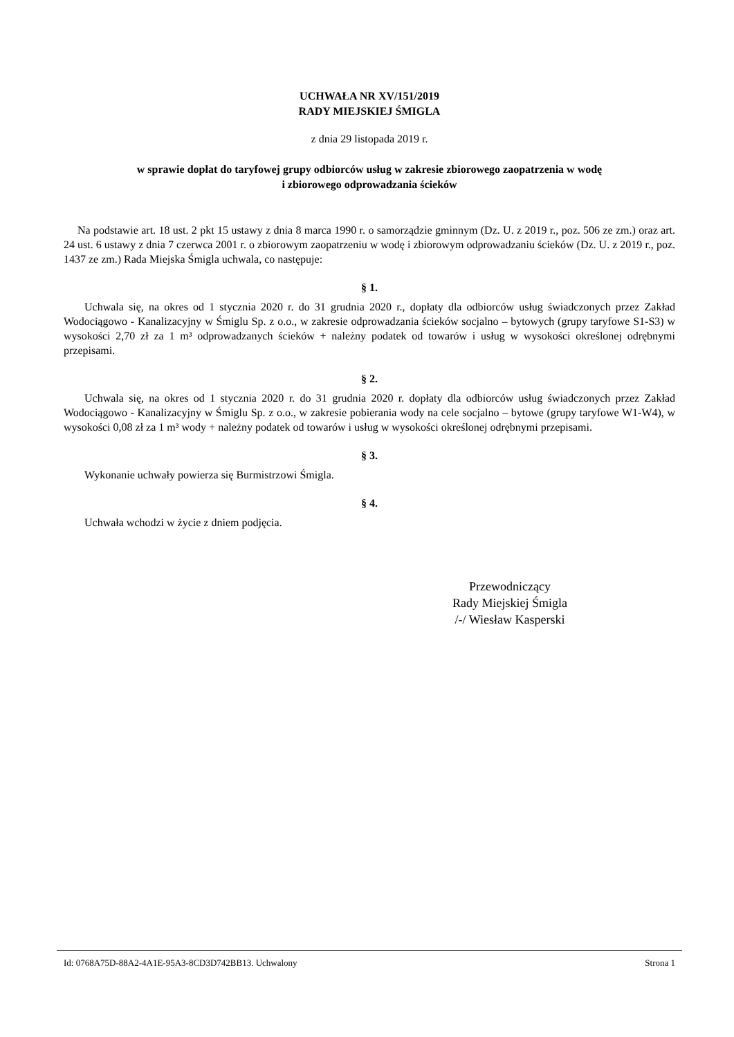UCHWAŁA NR XV/151/2019
RADY MIEJSKIEJ ŚMIGLA
z dnia 29 listopada 2019 r.
w sprawie dopłat do taryfowej grupy odbiorców usług w zakresie zbiorowego zaopatrzenia w wodę
i zbiorowego odprowadzania ścieków
Na podstawie art. 18 ust. 2 pkt 15 ustawy z dnia 8 marca 1990 r. o samorządzie gminnym (Dz. U. z 2019 r., poz. 506 ze zm.) oraz art. 24 ust. 6 ustawy z dnia 7 czerwca 2001 r. o zbiorowym zaopatrzeniu w wodę i zbiorowym odprowadzaniu ścieków (Dz. U. z 2019 r., poz. 1437 ze zm.) Rada Miejska Śmigla uchwala, co następuje:
§ 1.
Uchwala się, na okres od 1 stycznia 2020 r. do 31 grudnia 2020 r., dopłaty dla odbiorców usług świadczonych przez Zakład Wodociągowo - Kanalizacyjny w Śmiglu Sp. z o.o., w zakresie odprowadzania ścieków socjalno – bytowych (grupy taryfowe S1-S3) w wysokości 2,70 zł za 1 m³ odprowadzanych ścieków + należny podatek od towarów i usług w wysokości określonej odrębnymi przepisami.
§ 2.
Uchwala się, na okres od 1 stycznia 2020 r. do 31 grudnia 2020 r. dopłaty dla odbiorców usług świadczonych przez Zakład Wodociągowo - Kanalizacyjny w Śmiglu Sp. z o.o., w zakresie pobierania wody na cele socjalno – bytowe (grupy taryfowe W1-W4), w wysokości 0,08 zł za 1 m³ wody + należny podatek od towarów i usług w wysokości określonej odrębnymi przepisami.
§ 3.
Wykonanie uchwały powierza się Burmistrzowi Śmigla.
§ 4.
Uchwała wchodzi w życie z dniem podjęcia.
Przewodniczący
Rady Miejskiej Śmigla
/-/ Wiesław Kasperski
Id: 0768A75D-88A2-4A1E-95A3-8CD3D742BB13. Uchwalony Strona 1